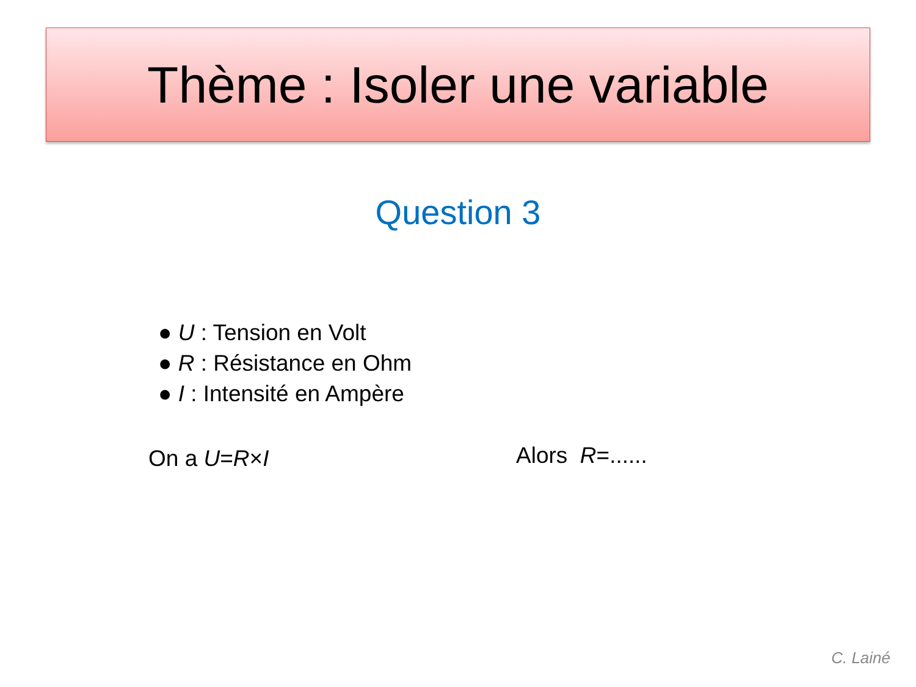Thème : Isoler une variable
Question 3
● U : Tension en Volt
● R : Résistance en Ohm
● I : Intensité en Ampère
On a U=R×I Alors R=......
C. Lainé